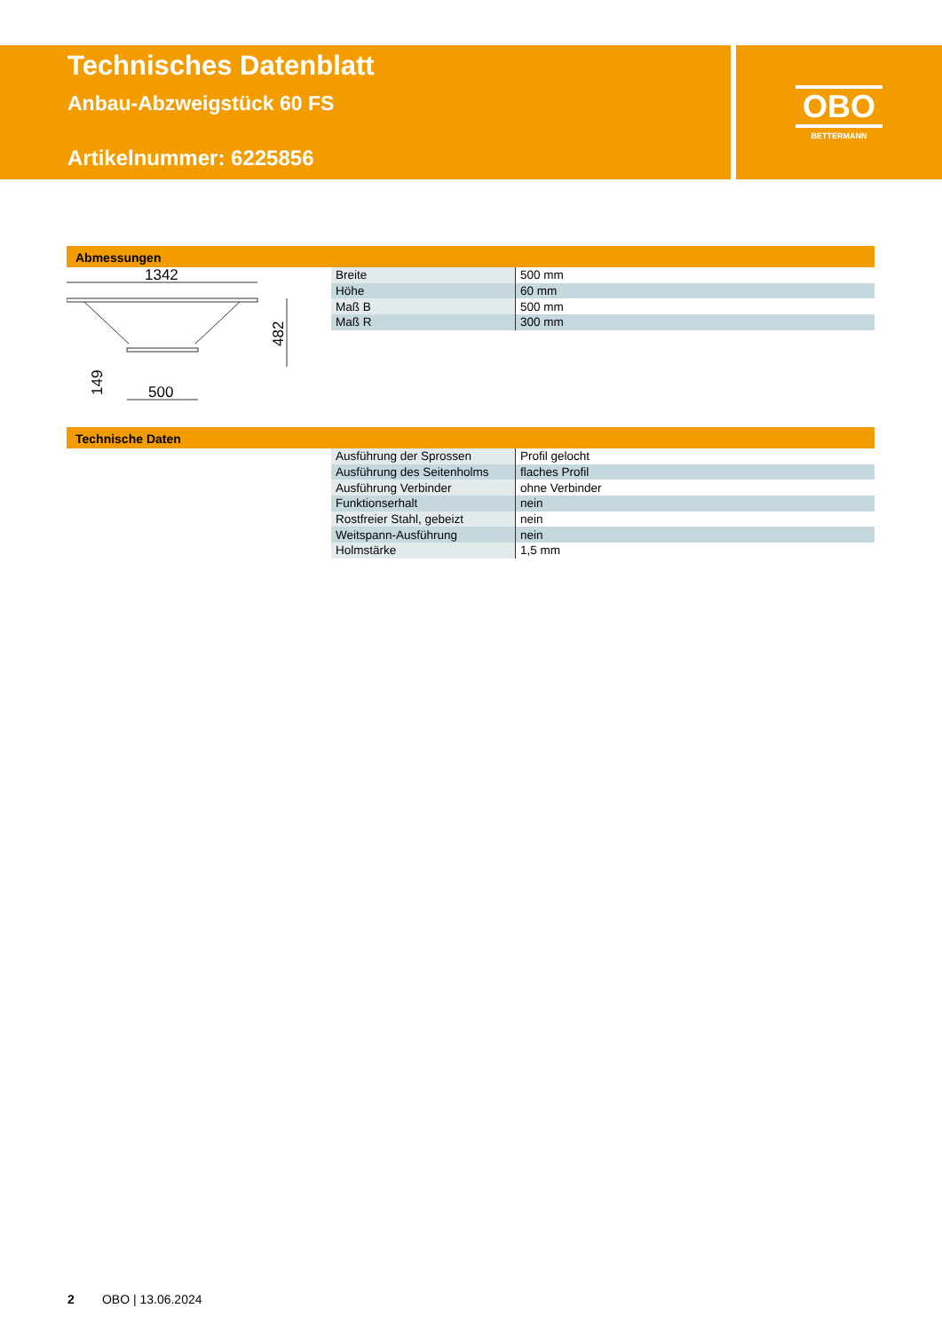Technisches Datenblatt
Anbau-Abzweigstück 60 FS
Artikelnummer: 6225856
OBO
BETTERMANN
Abmessungen
1342
482
149
500
| Breite | 500 mm |
| Höhe | 60 mm |
| Maß B | 500 mm |
| Maß R | 300 mm |
Technische Daten
| Ausführung der Sprossen | Profil gelocht |
| Ausführung des Seitenholms | flaches Profil |
| Ausführung Verbinder | ohne Verbinder |
| Funktionserhalt | nein |
| Rostfreier Stahl, gebeizt | nein |
| Weitspann-Ausführung | nein |
| Holmstärke | 1,5 mm |
2 OBO | 13.06.2024